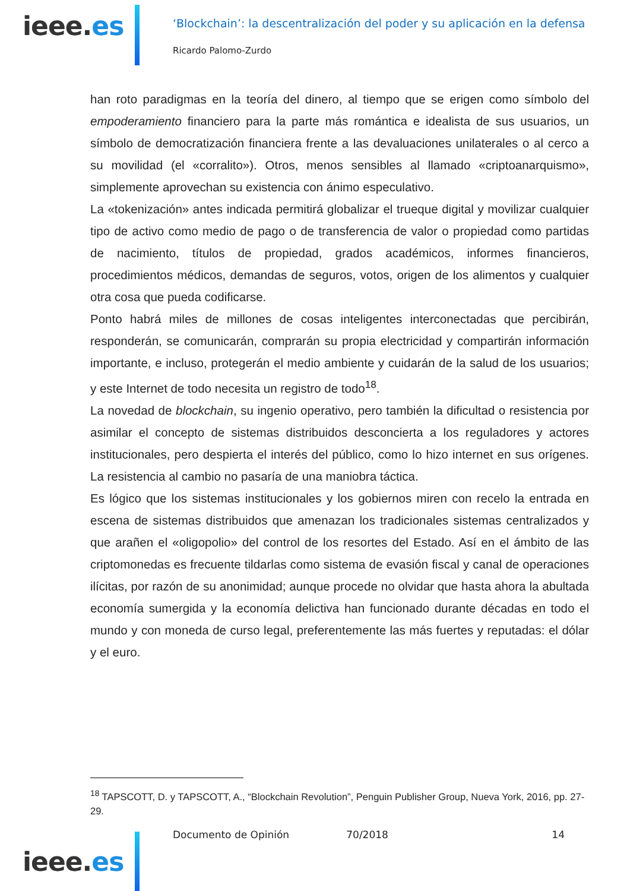ieee.es
‘Blockchain’: la descentralización del poder y su aplicación en la defensa
Ricardo Palomo-Zurdo
han roto paradigmas en la teoría del dinero, al tiempo que se erigen como símbolo del empoderamiento financiero para la parte más romántica e idealista de sus usuarios, un símbolo de democratización financiera frente a las devaluaciones unilaterales o al cerco a su movilidad (el «corralito»). Otros, menos sensibles al llamado «criptoanarquismo», simplemente aprovechan su existencia con ánimo especulativo.
La «tokenización» antes indicada permitirá globalizar el trueque digital y movilizar cualquier tipo de activo como medio de pago o de transferencia de valor o propiedad como partidas de nacimiento, títulos de propiedad, grados académicos, informes financieros, procedimientos médicos, demandas de seguros, votos, origen de los alimentos y cualquier otra cosa que pueda codificarse.
Ponto habrá miles de millones de cosas inteligentes interconectadas que percibirán, responderán, se comunicarán, comprarán su propia electricidad y compartirán información importante, e incluso, protegerán el medio ambiente y cuidarán de la salud de los usuarios; y este Internet de todo necesita un registro de todo<sup>18</sup>.
La novedad de blockchain, su ingenio operativo, pero también la dificultad o resistencia por asimilar el concepto de sistemas distribuidos desconcierta a los reguladores y actores institucionales, pero despierta el interés del público, como lo hizo internet en sus orígenes. La resistencia al cambio no pasaría de una maniobra táctica.
Es lógico que los sistemas institucionales y los gobiernos miren con recelo la entrada en escena de sistemas distribuidos que amenazan los tradicionales sistemas centralizados y que arañen el «oligopolio» del control de los resortes del Estado. Así en el ámbito de las criptomonedas es frecuente tildarlas como sistema de evasión fiscal y canal de operaciones ilícitas, por razón de su anonimidad; aunque procede no olvidar que hasta ahora la abultada economía sumergida y la economía delictiva han funcionado durante décadas en todo el mundo y con moneda de curso legal, preferentemente las más fuertes y reputadas: el dólar y el euro.
<sup>18</sup> TAPSCOTT, D. y TAPSCOTT, A., “Blockchain Revolution”, Penguin Publisher Group, Nueva York, 2016, pp. 27-29.
ieee.es
Documento de Opinión 70/2018 14